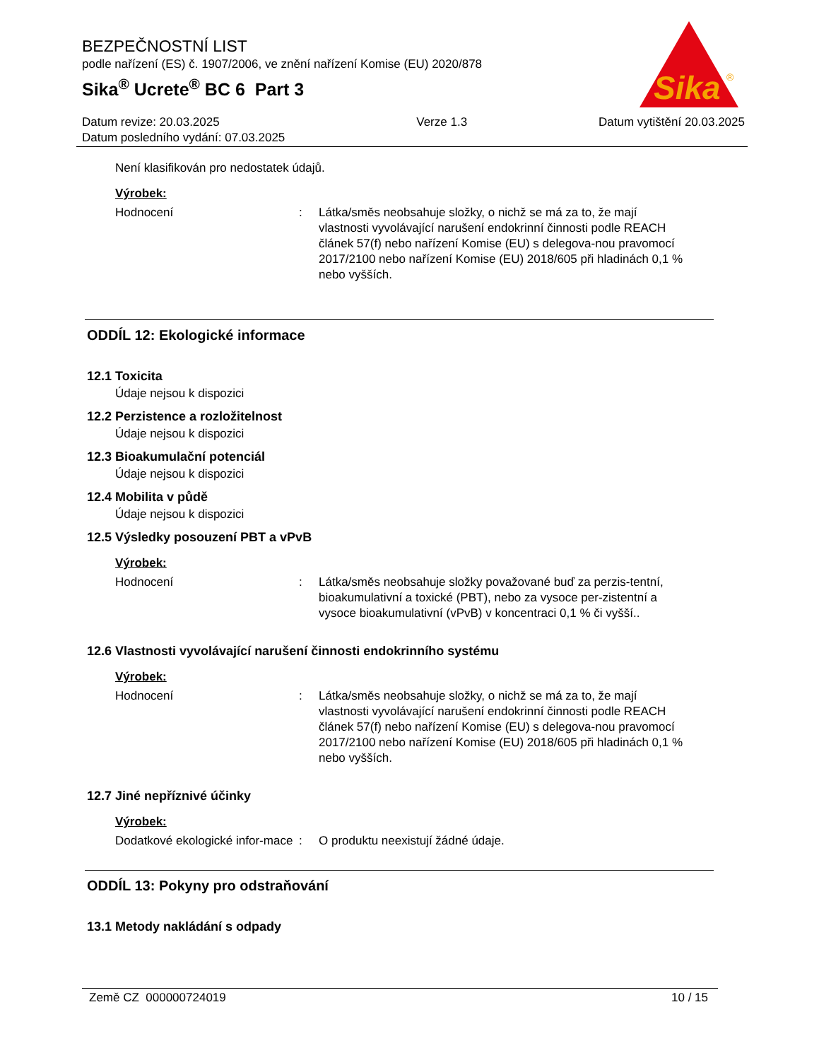BEZPEČNOSTNÍ LIST
podle nařízení (ES) č. 1907/2006, ve znění nařízení Komise (EU) 2020/878
Sika<sup>®</sup> Ucrete<sup>®</sup> BC 6 Part 3
Sika
®
Datum revize: 20.03.2025
Datum posledního vydání: 07.03.2025
Verze 1.3 Datum vytištění 20.03.2025
Není klasifikován pro nedostatek údajů.
Výrobek:
Hodnocení : Látka/směs neobsahuje složky, o nichž se má za to, že mají vlastnosti vyvolávající narušení endokrinní činnosti podle REACH článek 57(f) nebo nařízení Komise (EU) s delegova-nou pravomocí 2017/2100 nebo nařízení Komise (EU) 2018/605 při hladinách 0,1 % nebo vyšších.
ODDÍL 12: Ekologické informace
12.1 Toxicita
Údaje nejsou k dispozici
12.2 Perzistence a rozložitelnost
Údaje nejsou k dispozici
12.3 Bioakumulační potenciál
Údaje nejsou k dispozici
12.4 Mobilita v půdě
Údaje nejsou k dispozici
12.5 Výsledky posouzení PBT a vPvB
Výrobek:
Hodnocení : Látka/směs neobsahuje složky považované buď za perzis-tentní, bioakumulativní a toxické (PBT), nebo za vysoce per-zistentní a vysoce bioakumulativní (vPvB) v koncentraci 0,1 % či vyšší..
12.6 Vlastnosti vyvolávající narušení činnosti endokrinního systému
Výrobek:
Hodnocení : Látka/směs neobsahuje složky, o nichž se má za to, že mají vlastnosti vyvolávající narušení endokrinní činnosti podle REACH článek 57(f) nebo nařízení Komise (EU) s delegova-nou pravomocí 2017/2100 nebo nařízení Komise (EU) 2018/605 při hladinách 0,1 % nebo vyšších.
12.7 Jiné nepříznivé účinky
Výrobek:
Dodatkové ekologické infor-mace
: O produktu neexistují žádné údaje.
ODDÍL 13: Pokyny pro odstraňování
13.1 Metody nakládání s odpady
Země CZ 000000724019 10 / 15